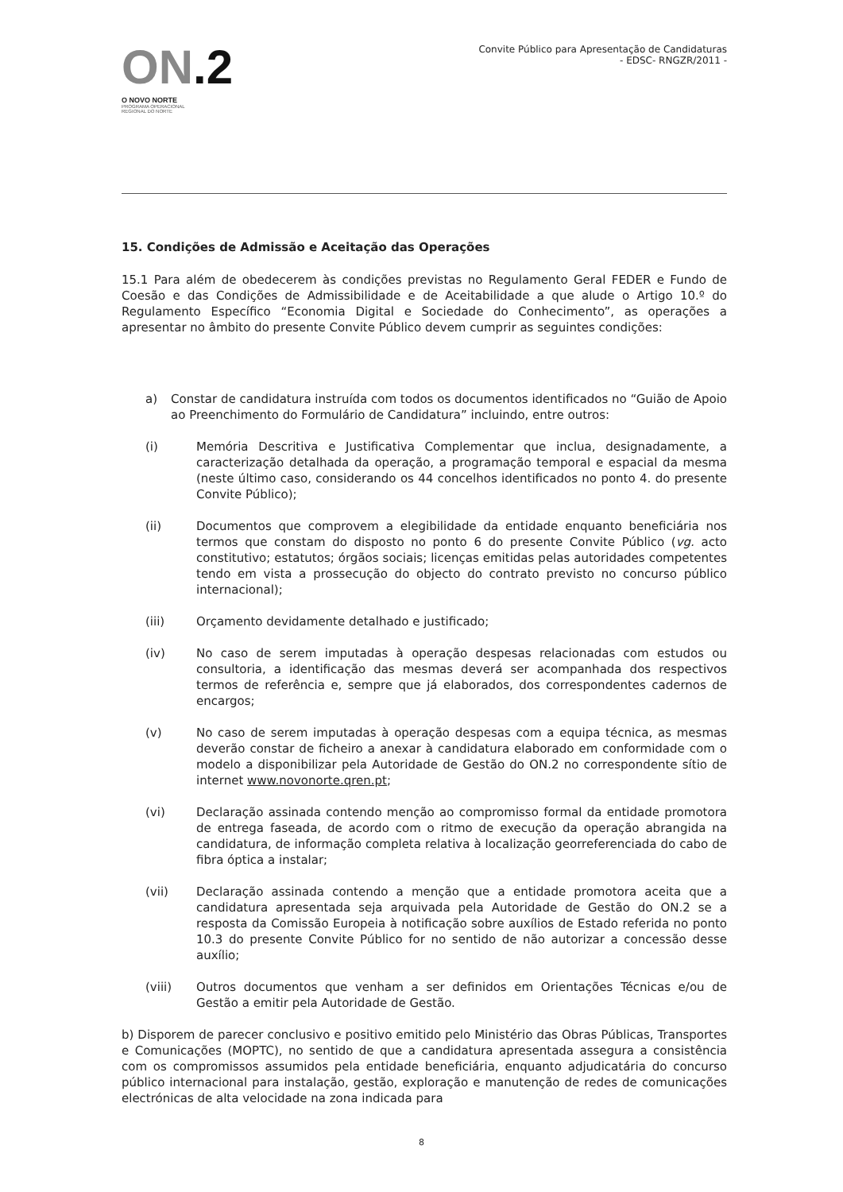ON.2
O NOVO NORTE
PROGRAMA OPERACIONAL
REGIONAL DO NORTE
Convite Público para Apresentação de Candidaturas
- EDSC- RNGZR/2011 -
15. Condições de Admissão e Aceitação das Operações
15.1 Para além de obedecerem às condições previstas no Regulamento Geral FEDER e Fundo de Coesão e das Condições de Admissibilidade e de Aceitabilidade a que alude o Artigo 10.º do Regulamento Específico “Economia Digital e Sociedade do Conhecimento”, as operações a apresentar no âmbito do presente Convite Público devem cumprir as seguintes condições:
a) Constar de candidatura instruída com todos os documentos identificados no “Guião de Apoio ao Preenchimento do Formulário de Candidatura” incluindo, entre outros:
(i) Memória Descritiva e Justificativa Complementar que inclua, designadamente, a caracterização detalhada da operação, a programação temporal e espacial da mesma (neste último caso, considerando os 44 concelhos identificados no ponto 4. do presente Convite Público);
(ii) Documentos que comprovem a elegibilidade da entidade enquanto beneficiária nos termos que constam do disposto no ponto 6 do presente Convite Público (vg. acto constitutivo; estatutos; órgãos sociais; licenças emitidas pelas autoridades competentes tendo em vista a prossecução do objecto do contrato previsto no concurso público internacional);
(iii) Orçamento devidamente detalhado e justificado;
(iv) No caso de serem imputadas à operação despesas relacionadas com estudos ou consultoria, a identificação das mesmas deverá ser acompanhada dos respectivos termos de referência e, sempre que já elaborados, dos correspondentes cadernos de encargos;
(v) No caso de serem imputadas à operação despesas com a equipa técnica, as mesmas deverão constar de ficheiro a anexar à candidatura elaborado em conformidade com o modelo a disponibilizar pela Autoridade de Gestão do ON.2 no correspondente sítio de internet www.novonorte.qren.pt;
(vi) Declaração assinada contendo menção ao compromisso formal da entidade promotora de entrega faseada, de acordo com o ritmo de execução da operação abrangida na candidatura, de informação completa relativa à localização georreferenciada do cabo de fibra óptica a instalar;
(vii) Declaração assinada contendo a menção que a entidade promotora aceita que a candidatura apresentada seja arquivada pela Autoridade de Gestão do ON.2 se a resposta da Comissão Europeia à notificação sobre auxílios de Estado referida no ponto 10.3 do presente Convite Público for no sentido de não autorizar a concessão desse auxílio;
(viii) Outros documentos que venham a ser definidos em Orientações Técnicas e/ou de Gestão a emitir pela Autoridade de Gestão.
b) Disporem de parecer conclusivo e positivo emitido pelo Ministério das Obras Públicas, Transportes e Comunicações (MOPTC), no sentido de que a candidatura apresentada assegura a consistência com os compromissos assumidos pela entidade beneficiária, enquanto adjudicatária do concurso público internacional para instalação, gestão, exploração e manutenção de redes de comunicações electrónicas de alta velocidade na zona indicada para
8